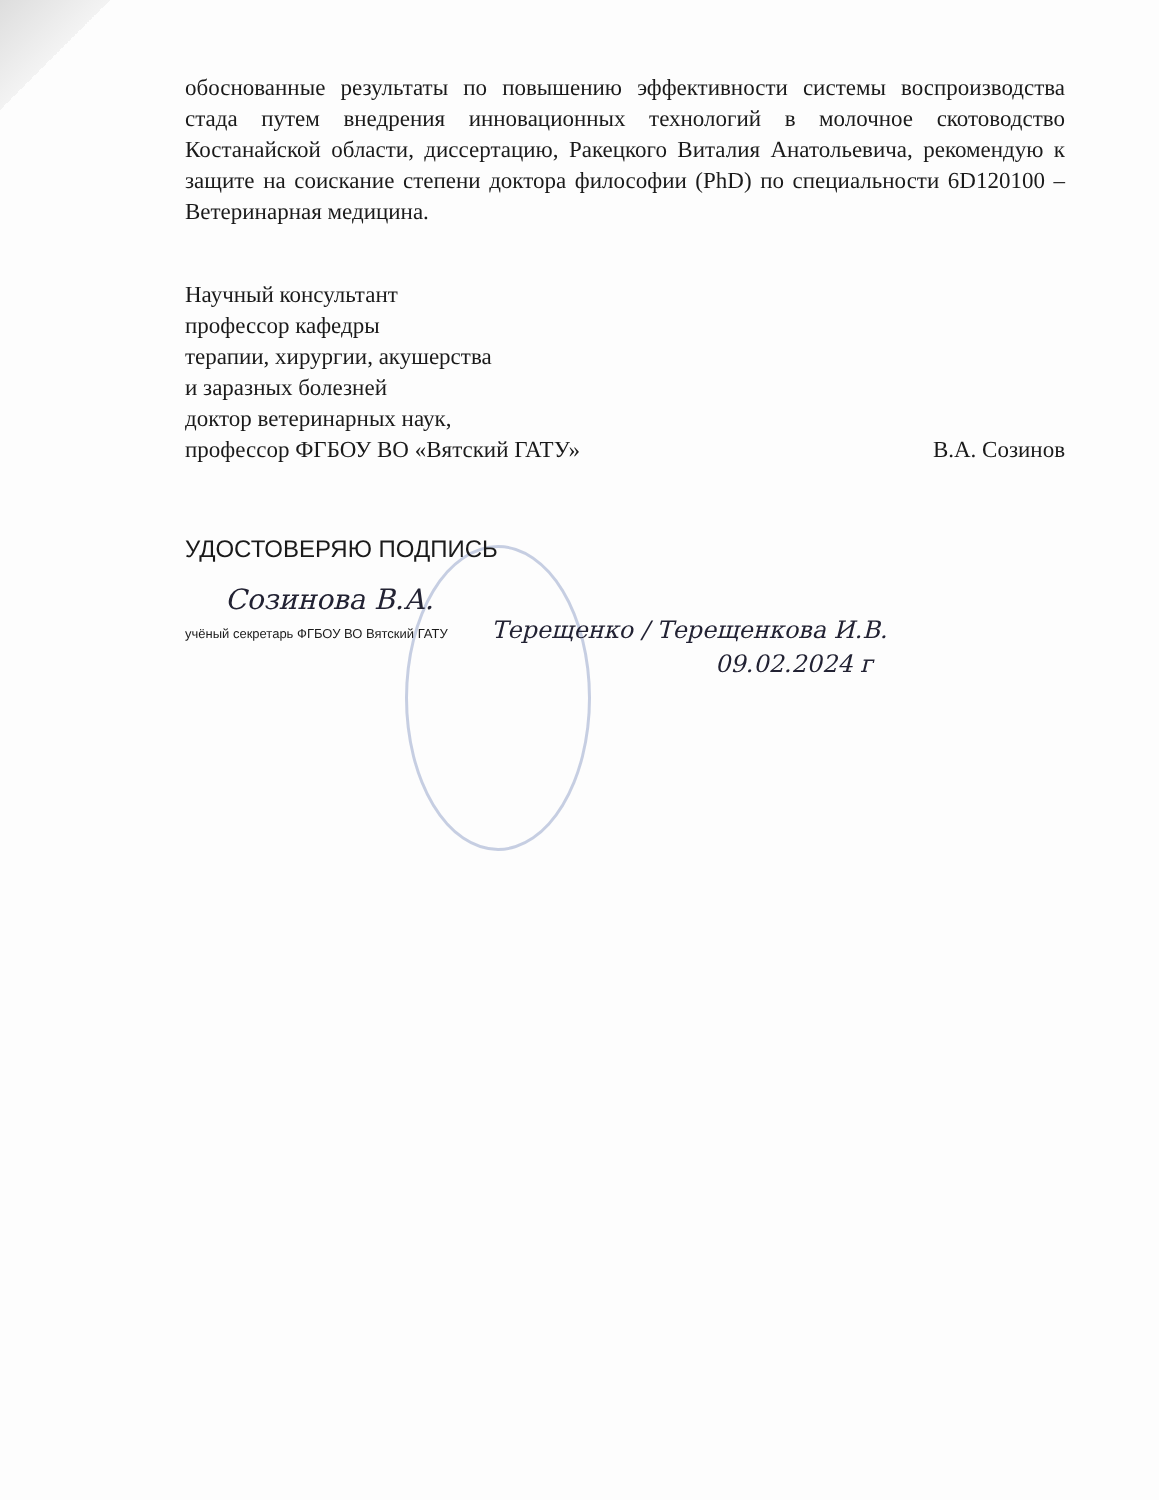обоснованные результаты по повышению эффективности системы воспроизводства стада путем внедрения инновационных технологий в молочное скотоводство Костанайской области, диссертацию, Ракецкого Виталия Анатольевича, рекомендую к защите на соискание степени доктора философии (PhD) по специальности 6D120100 – Ветеринарная медицина.
Научный консультант
профессор кафедры
терапии, хирургии, акушерства
и заразных болезней
доктор ветеринарных наук,
профессор ФГБОУ ВО «Вятский ГАТУ» В.А. Созинов
УДОСТОВЕРЯЮ ПОДПИСЬ
Созинова В.А.
учёный секретарь ФГБОУ ВО Вятский ГАТУ Терещенко / Терещенкова И.В.
09.02.2024 г